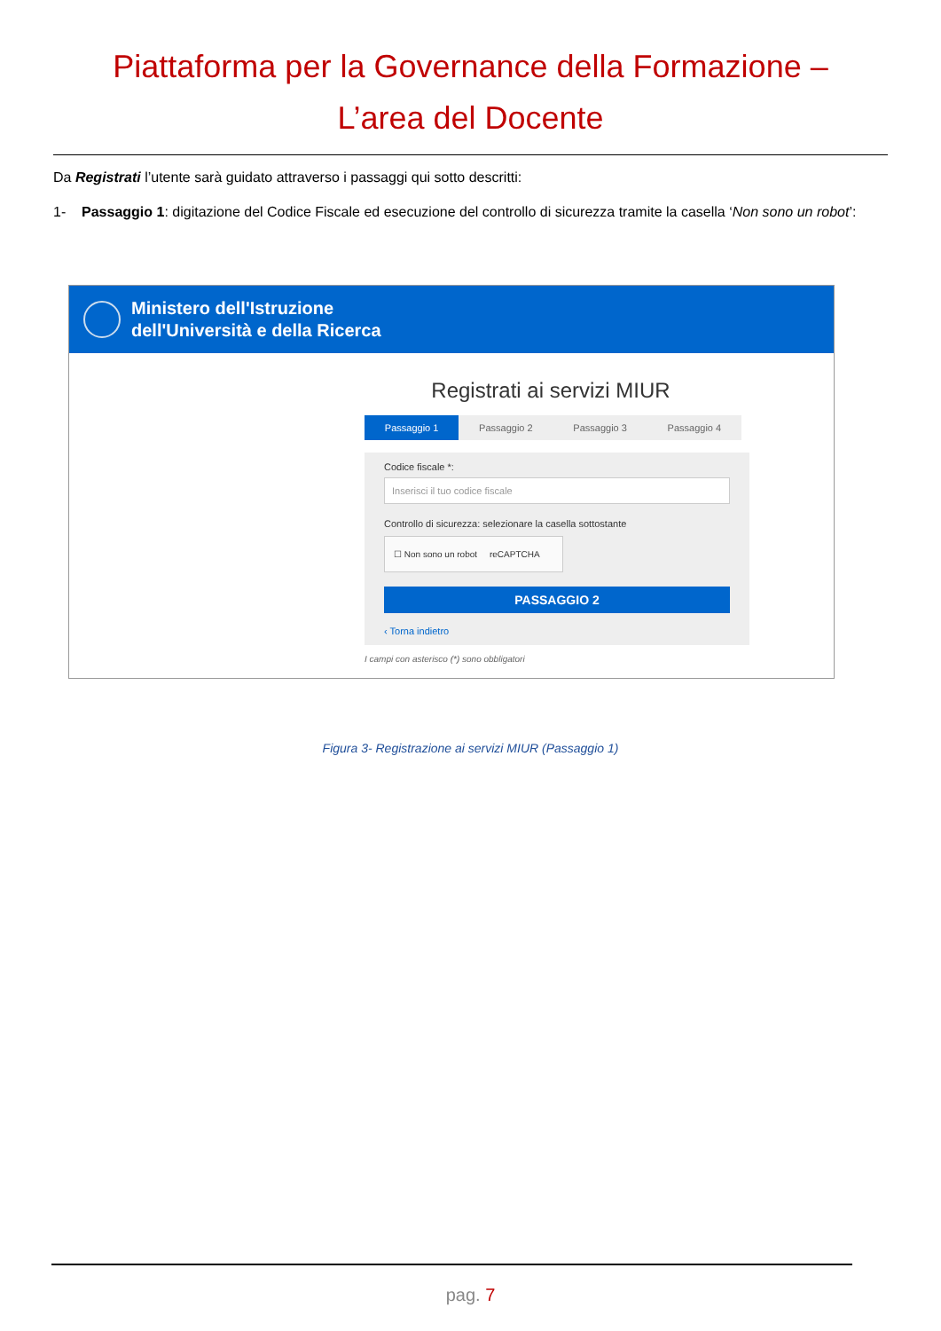Piattaforma per la Governance della Formazione –
L’area del Docente
Da Registrati l’utente sarà guidato attraverso i passaggi qui sotto descritti:
1- Passaggio 1: digitazione del Codice Fiscale ed esecuzione del controllo di sicurezza tramite la casella ‘Non sono un robot’:
Ministero dell'Istruzione
dell'Università e della Ricerca
Registrati ai servizi MIUR
Passaggio 1 Passaggio 2 Passaggio 3 Passaggio 4
Codice fiscale *:
Inserisci il tuo codice fiscale
Controllo di sicurezza: selezionare la casella sottostante
☐ Non sono un robot reCAPTCHA
PASSAGGIO 2
‹ Torna indietro
I campi con asterisco (*) sono obbligatori
Figura 3- Registrazione ai servizi MIUR (Passaggio 1)
pag. 7